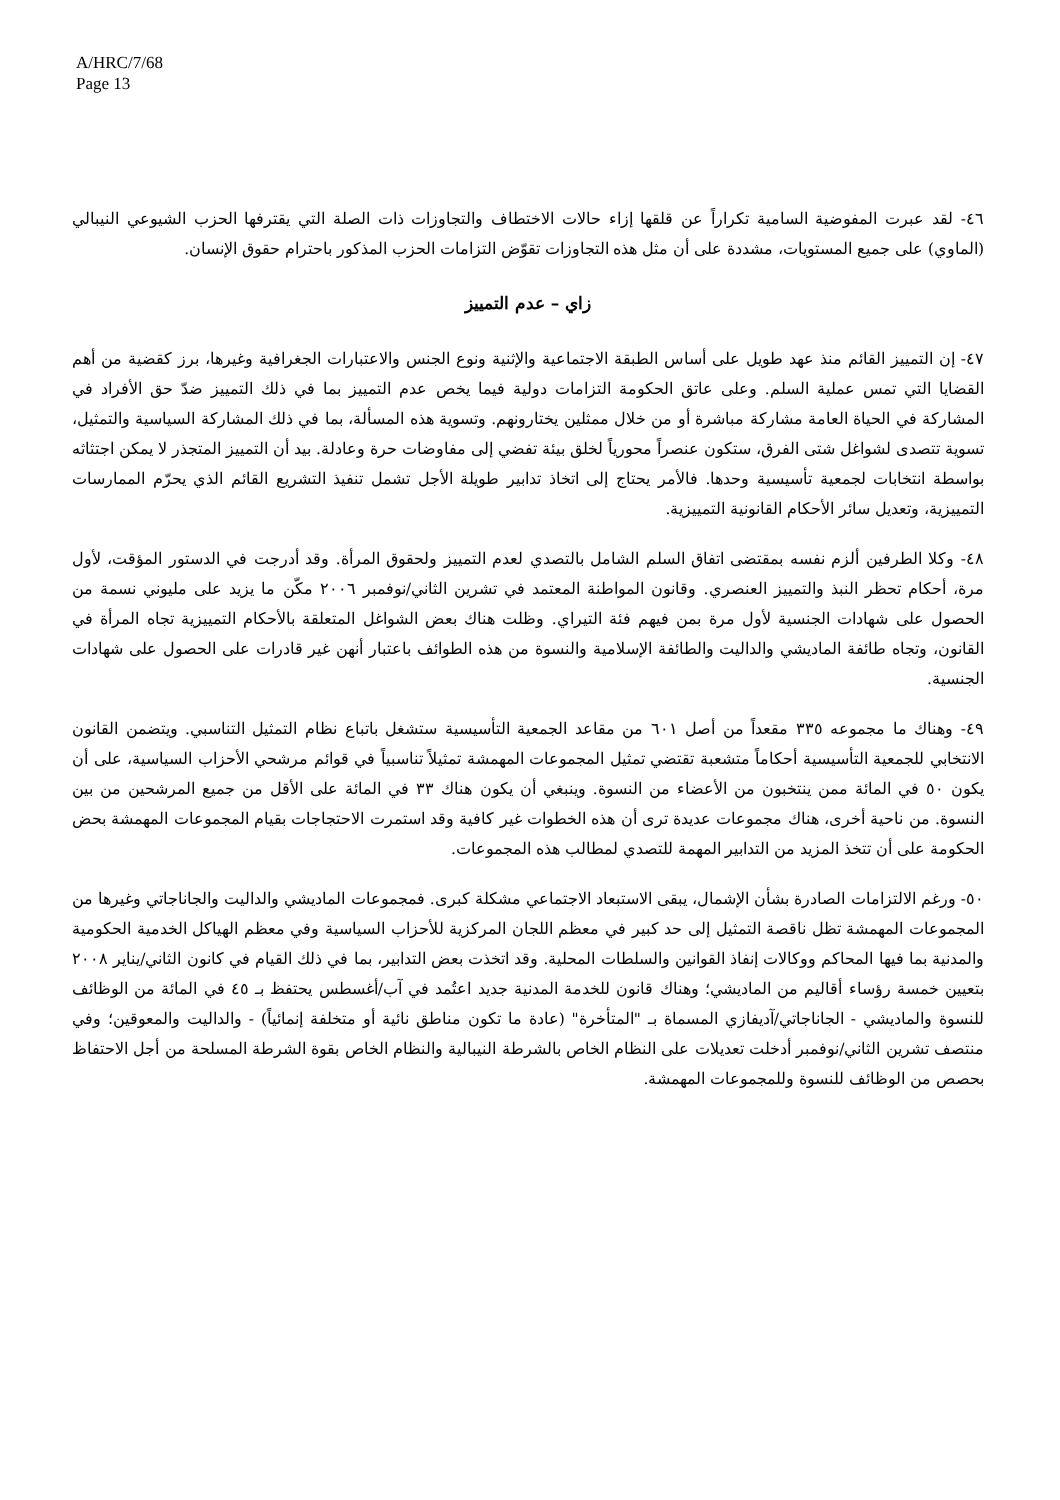A/HRC/7/68
Page 13
٤٦- لقد عبرت المفوضية السامية تكراراً عن قلقها إزاء حالات الاختطاف والتجاوزات ذات الصلة التي يقترفها الحزب الشيوعي النيبالي (الماوي) على جميع المستويات، مشددة على أن مثل هذه التجاوزات تقوّض التزامات الحزب المذكور باحترام حقوق الإنسان.
زاي – عدم التمييز
٤٧- إن التمييز القائم منذ عهد طويل على أساس الطبقة الاجتماعية والإثنية ونوع الجنس والاعتبارات الجغرافية وغيرها، برز كقضية من أهم القضايا التي تمس عملية السلم. وعلى عاتق الحكومة التزامات دولية فيما يخص عدم التمييز بما في ذلك التمييز ضدّ حق الأفراد في المشاركة في الحياة العامة مشاركة مباشرة أو من خلال ممثلين يختارونهم. وتسوية هذه المسألة، بما في ذلك المشاركة السياسية والتمثيل، تسوية تتصدى لشواغل شتى الفرق، ستكون عنصراً محورياً لخلق بيئة تفضي إلى مفاوضات حرة وعادلة. بيد أن التمييز المتجذر لا يمكن اجتثاثه بواسطة انتخابات لجمعية تأسيسية وحدها. فالأمر يحتاج إلى اتخاذ تدابير طويلة الأجل تشمل تنفيذ التشريع القائم الذي يحرّم الممارسات التمييزية، وتعديل سائر الأحكام القانونية التمييزية.
٤٨- وكلا الطرفين ألزم نفسه بمقتضى اتفاق السلم الشامل بالتصدي لعدم التمييز ولحقوق المرأة. وقد أدرجت في الدستور المؤقت، لأول مرة، أحكام تحظر النبذ والتمييز العنصري. وقانون المواطنة المعتمد في تشرين الثاني/نوفمبر ٢٠٠٦ مكّن ما يزيد على مليوني نسمة من الحصول على شهادات الجنسية لأول مرة بمن فيهم فئة التيراي. وظلت هناك بعض الشواغل المتعلقة بالأحكام التمييزية تجاه المرأة في القانون، وتجاه طائفة الماديشي والداليت والطائفة الإسلامية والنسوة من هذه الطوائف باعتبار أنهن غير قادرات على الحصول على شهادات الجنسية.
٤٩- وهناك ما مجموعه ٣٣٥ مقعداً من أصل ٦٠١ من مقاعد الجمعية التأسيسية ستشغل باتباع نظام التمثيل التناسبي. ويتضمن القانون الانتخابي للجمعية التأسيسية أحكاماً متشعبة تقتضي تمثيل المجموعات المهمشة تمثيلاً تناسبياً في قوائم مرشحي الأحزاب السياسية، على أن يكون ٥٠ في المائة ممن ينتخبون من الأعضاء من النسوة. وينبغي أن يكون هناك ٣٣ في المائة على الأقل من جميع المرشحين من بين النسوة. من ناحية أخرى، هناك مجموعات عديدة ترى أن هذه الخطوات غير كافية وقد استمرت الاحتجاجات بقيام المجموعات المهمشة بحض الحكومة على أن تتخذ المزيد من التدابير المهمة للتصدي لمطالب هذه المجموعات.
٥٠- ورغم الالتزامات الصادرة بشأن الإشمال، يبقى الاستبعاد الاجتماعي مشكلة كبرى. فمجموعات الماديشي والداليت والجاناجاتي وغيرها من المجموعات المهمشة تظل ناقصة التمثيل إلى حد كبير في معظم اللجان المركزية للأحزاب السياسية وفي معظم الهياكل الخدمية الحكومية والمدنية بما فيها المحاكم ووكالات إنفاذ القوانين والسلطات المحلية. وقد اتخذت بعض التدابير، بما في ذلك القيام في كانون الثاني/يناير ٢٠٠٨ بتعيين خمسة رؤساء أقاليم من الماديشي؛ وهناك قانون للخدمة المدنية جديد اعتُمد في آب/أغسطس يحتفظ بـ ٤٥ في المائة من الوظائف للنسوة والماديشي - الجاناجاتي/آديفازي المسماة بـ "المتأخرة" (عادة ما تكون مناطق نائية أو متخلفة إنمائياً) - والداليت والمعوقين؛ وفي منتصف تشرين الثاني/نوفمبر أدخلت تعديلات على النظام الخاص بالشرطة النيبالية والنظام الخاص بقوة الشرطة المسلحة من أجل الاحتفاظ بحصص من الوظائف للنسوة وللمجموعات المهمشة.